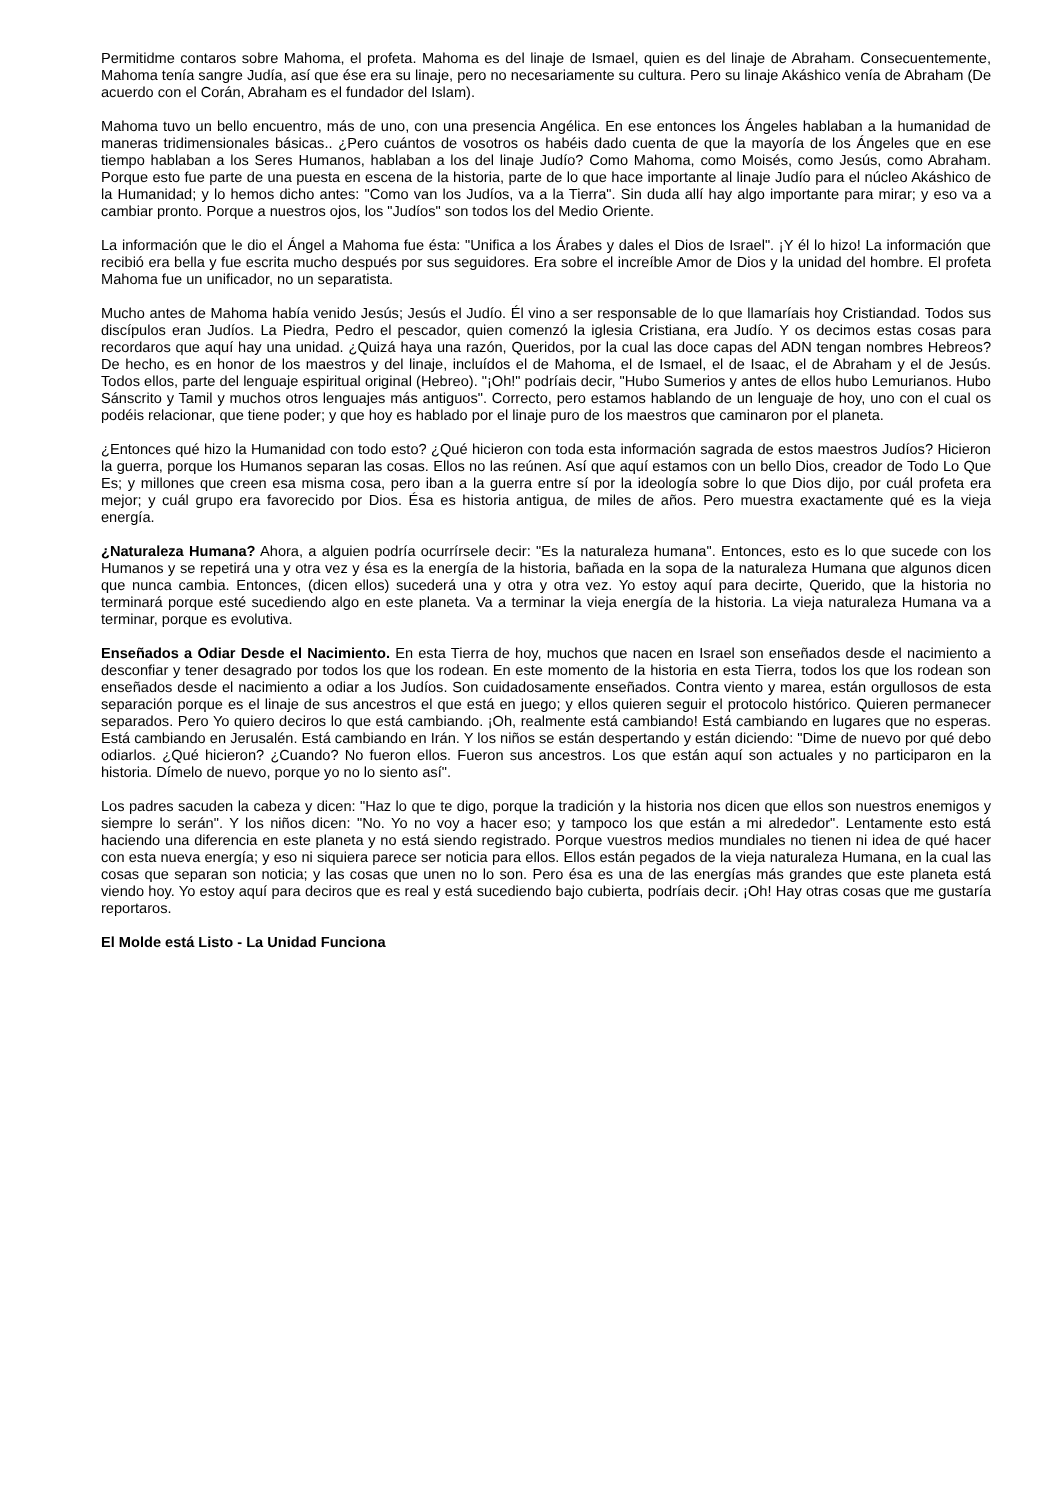Permitidme contaros sobre Mahoma, el profeta. Mahoma es del linaje de Ismael, quien es del linaje de Abraham. Consecuentemente, Mahoma tenía sangre Judía, así que ése era su linaje, pero no necesariamente su cultura. Pero su linaje Akáshico venía de Abraham (De acuerdo con el Corán, Abraham es el fundador del Islam).
Mahoma tuvo un bello encuentro, más de uno, con una presencia Angélica. En ese entonces los Ángeles hablaban a la humanidad de maneras tridimensionales básicas.. ¿Pero cuántos de vosotros os habéis dado cuenta de que la mayoría de los Ángeles que en ese tiempo hablaban a los Seres Humanos, hablaban a los del linaje Judío? Como Mahoma, como Moisés, como Jesús, como Abraham. Porque esto fue parte de una puesta en escena de la historia, parte de lo que hace importante al linaje Judío para el núcleo Akáshico de la Humanidad; y lo hemos dicho antes: "Como van los Judíos, va a la Tierra". Sin duda allí hay algo importante para mirar; y eso va a cambiar pronto. Porque a nuestros ojos, los "Judíos" son todos los del Medio Oriente.
La información que le dio el Ángel a Mahoma fue ésta: "Unifica a los Árabes y dales el Dios de Israel". ¡Y él lo hizo! La información que recibió era bella y fue escrita mucho después por sus seguidores. Era sobre el increíble Amor de Dios y la unidad del hombre. El profeta Mahoma fue un unificador, no un separatista.
Mucho antes de Mahoma había venido Jesús; Jesús el Judío. Él vino a ser responsable de lo que llamaríais hoy Cristiandad. Todos sus discípulos eran Judíos. La Piedra, Pedro el pescador, quien comenzó la iglesia Cristiana, era Judío. Y os decimos estas cosas para recordaros que aquí hay una unidad. ¿Quizá haya una razón, Queridos, por la cual las doce capas del ADN tengan nombres Hebreos? De hecho, es en honor de los maestros y del linaje, incluídos el de Mahoma, el de Ismael, el de Isaac, el de Abraham y el de Jesús. Todos ellos, parte del lenguaje espiritual original (Hebreo). "¡Oh!" podríais decir, "Hubo Sumerios y antes de ellos hubo Lemurianos. Hubo Sánscrito y Tamil y muchos otros lenguajes más antiguos". Correcto, pero estamos hablando de un lenguaje de hoy, uno con el cual os podéis relacionar, que tiene poder; y que hoy es hablado por el linaje puro de los maestros que caminaron por el planeta.
¿Entonces qué hizo la Humanidad con todo esto? ¿Qué hicieron con toda esta información sagrada de estos maestros Judíos? Hicieron la guerra, porque los Humanos separan las cosas. Ellos no las reúnen. Así que aquí estamos con un bello Dios, creador de Todo Lo Que Es; y millones que creen esa misma cosa, pero iban a la guerra entre sí por la ideología sobre lo que Dios dijo, por cuál profeta era mejor; y cuál grupo era favorecido por Dios. Ésa es historia antigua, de miles de años. Pero muestra exactamente qué es la vieja energía.
¿Naturaleza Humana? Ahora, a alguien podría ocurrírsele decir: "Es la naturaleza humana". Entonces, esto es lo que sucede con los Humanos y se repetirá una y otra vez y ésa es la energía de la historia, bañada en la sopa de la naturaleza Humana que algunos dicen que nunca cambia. Entonces, (dicen ellos) sucederá una y otra y otra vez. Yo estoy aquí para decirte, Querido, que la historia no terminará porque esté sucediendo algo en este planeta. Va a terminar la vieja energía de la historia. La vieja naturaleza Humana va a terminar, porque es evolutiva.
Enseñados a Odiar Desde el Nacimiento. En esta Tierra de hoy, muchos que nacen en Israel son enseñados desde el nacimiento a desconfiar y tener desagrado por todos los que los rodean. En este momento de la historia en esta Tierra, todos los que los rodean son enseñados desde el nacimiento a odiar a los Judíos. Son cuidadosamente enseñados. Contra viento y marea, están orgullosos de esta separación porque es el linaje de sus ancestros el que está en juego; y ellos quieren seguir el protocolo histórico. Quieren permanecer separados. Pero Yo quiero deciros lo que está cambiando. ¡Oh, realmente está cambiando! Está cambiando en lugares que no esperas. Está cambiando en Jerusalén. Está cambiando en Irán. Y los niños se están despertando y están diciendo: "Dime de nuevo por qué debo odiarlos. ¿Qué hicieron? ¿Cuando? No fueron ellos. Fueron sus ancestros. Los que están aquí son actuales y no participaron en la historia. Dímelo de nuevo, porque yo no lo siento así".
Los padres sacuden la cabeza y dicen: "Haz lo que te digo, porque la tradición y la historia nos dicen que ellos son nuestros enemigos y siempre lo serán". Y los niños dicen: "No. Yo no voy a hacer eso; y tampoco los que están a mi alrededor". Lentamente esto está haciendo una diferencia en este planeta y no está siendo registrado. Porque vuestros medios mundiales no tienen ni idea de qué hacer con esta nueva energía; y eso ni siquiera parece ser noticia para ellos. Ellos están pegados de la vieja naturaleza Humana, en la cual las cosas que separan son noticia; y las cosas que unen no lo son. Pero ésa es una de las energías más grandes que este planeta está viendo hoy. Yo estoy aquí para deciros que es real y está sucediendo bajo cubierta, podríais decir. ¡Oh! Hay otras cosas que me gustaría reportaros.
El Molde está Listo - La Unidad Funciona